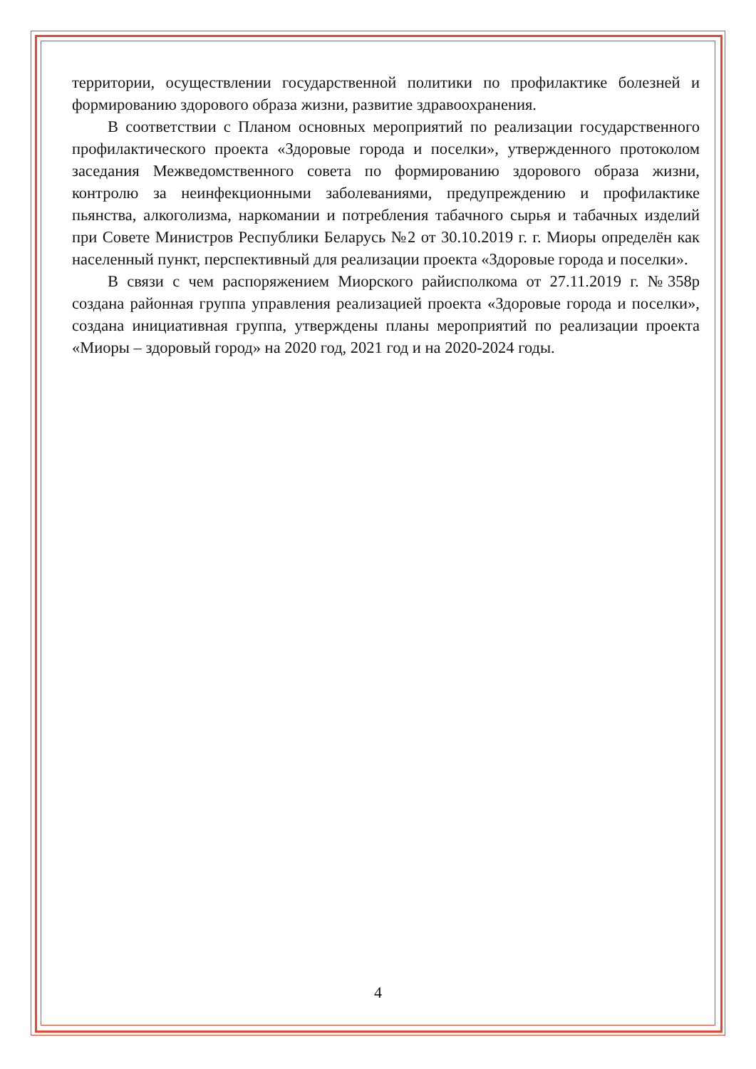территории, осуществлении государственной политики по профилактике болезней и формированию здорового образа жизни, развитие здравоохранения.
В соответствии с Планом основных мероприятий по реализации государственного профилактического проекта «Здоровые города и поселки», утвержденного протоколом заседания Межведомственного совета по формированию здорового образа жизни, контролю за неинфекционными заболеваниями, предупреждению и профилактике пьянства, алкоголизма, наркомании и потребления табачного сырья и табачных изделий при Совете Министров Республики Беларусь №2 от 30.10.2019 г. г. Миоры определён как населенный пункт, перспективный для реализации проекта «Здоровые города и поселки».
В связи с чем распоряжением Миорского райисполкома от 27.11.2019 г. №358р создана районная группа управления реализацией проекта «Здоровые города и поселки», создана инициативная группа, утверждены планы мероприятий по реализации проекта «Миоры – здоровый город» на 2020 год, 2021 год и на 2020-2024 годы.
4